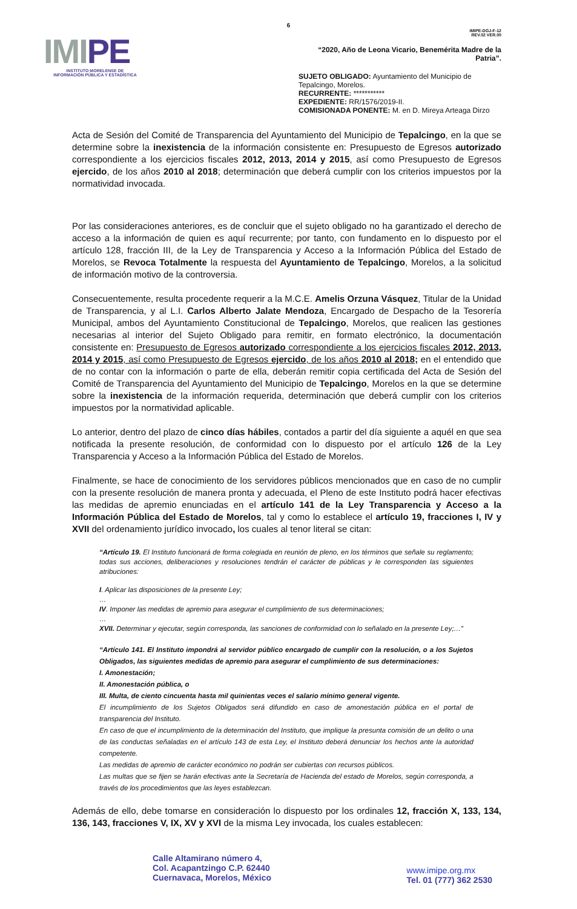6
IMIPE
INSTITUTO MORELENSE DE
INFORMACIÓN PÚBLICA Y ESTADÍSTICA
IMIPE-DGJ-F-12
REV.02 VER.00
“2020, Año de Leona Vicario, Benemérita Madre de la Patria”.
SUJETO OBLIGADO: Ayuntamiento del Municipio de Tepalcingo, Morelos.
RECURRENTE: ***********
EXPEDIENTE: RR/1576/2019-II.
COMISIONADA PONENTE: M. en D. Mireya Arteaga Dirzo
Acta de Sesión del Comité de Transparencia del Ayuntamiento del Municipio de Tepalcingo, en la que se determine sobre la inexistencia de la información consistente en: Presupuesto de Egresos autorizado correspondiente a los ejercicios fiscales 2012, 2013, 2014 y 2015, así como Presupuesto de Egresos ejercido, de los años 2010 al 2018; determinación que deberá cumplir con los criterios impuestos por la normatividad invocada.
Por las consideraciones anteriores, es de concluir que el sujeto obligado no ha garantizado el derecho de acceso a la información de quien es aquí recurrente; por tanto, con fundamento en lo dispuesto por el artículo 128, fracción III, de la Ley de Transparencia y Acceso a la Información Pública del Estado de Morelos, se Revoca Totalmente la respuesta del Ayuntamiento de Tepalcingo, Morelos, a la solicitud de información motivo de la controversia.
Consecuentemente, resulta procedente requerir a la M.C.E. Amelis Orzuna Vásquez, Titular de la Unidad de Transparencia, y al L.I. Carlos Alberto Jalate Mendoza, Encargado de Despacho de la Tesorería Municipal, ambos del Ayuntamiento Constitucional de Tepalcingo, Morelos, que realicen las gestiones necesarias al interior del Sujeto Obligado para remitir, en formato electrónico, la documentación consistente en: Presupuesto de Egresos autorizado correspondiente a los ejercicios fiscales 2012, 2013, 2014 y 2015, así como Presupuesto de Egresos ejercido, de los años 2010 al 2018; en el entendido que de no contar con la información o parte de ella, deberán remitir copia certificada del Acta de Sesión del Comité de Transparencia del Ayuntamiento del Municipio de Tepalcingo, Morelos en la que se determine sobre la inexistencia de la información requerida, determinación que deberá cumplir con los criterios impuestos por la normatividad aplicable.
Lo anterior, dentro del plazo de cinco días hábiles, contados a partir del día siguiente a aquél en que sea notificada la presente resolución, de conformidad con lo dispuesto por el artículo 126 de la Ley Transparencia y Acceso a la Información Pública del Estado de Morelos.
Finalmente, se hace de conocimiento de los servidores públicos mencionados que en caso de no cumplir con la presente resolución de manera pronta y adecuada, el Pleno de este Instituto podrá hacer efectivas las medidas de apremio enunciadas en el artículo 141 de la Ley Transparencia y Acceso a la Información Pública del Estado de Morelos, tal y como lo establece el artículo 19, fracciones I, IV y XVII del ordenamiento jurídico invocado, los cuales al tenor literal se citan:
“Artículo 19. El Instituto funcionará de forma colegiada en reunión de pleno, en los términos que señale su reglamento; todas sus acciones, deliberaciones y resoluciones tendrán el carácter de públicas y le corresponden las siguientes atribuciones:
I. Aplicar las disposiciones de la presente Ley;
…
IV. Imponer las medidas de apremio para asegurar el cumplimiento de sus determinaciones;
…
XVII. Determinar y ejecutar, según corresponda, las sanciones de conformidad con lo señalado en la presente Ley;…”
“Artículo 141. El Instituto impondrá al servidor público encargado de cumplir con la resolución, o a los Sujetos Obligados, las siguientes medidas de apremio para asegurar el cumplimiento de sus determinaciones:
I. Amonestación;
II. Amonestación pública, o
III. Multa, de ciento cincuenta hasta mil quinientas veces el salario mínimo general vigente.
El incumplimiento de los Sujetos Obligados será difundido en caso de amonestación pública en el portal de transparencia del Instituto.
En caso de que el incumplimiento de la determinación del Instituto, que implique la presunta comisión de un delito o una de las conductas señaladas en el artículo 143 de esta Ley, el Instituto deberá denunciar los hechos ante la autoridad competente.
Las medidas de apremio de carácter económico no podrán ser cubiertas con recursos públicos.
Las multas que se fijen se harán efectivas ante la Secretaría de Hacienda del estado de Morelos, según corresponda, a través de los procedimientos que las leyes establezcan.
Además de ello, debe tomarse en consideración lo dispuesto por los ordinales 12, fracción X, 133, 134, 136, 143, fracciones V, IX, XV y XVI de la misma Ley invocada, los cuales establecen:
Calle Altamirano número 4,
Col. Acapantzingo C.P. 62440
Cuernavaca, Morelos, México
www.imipe.org.mx
Tel. 01 (777) 362 2530